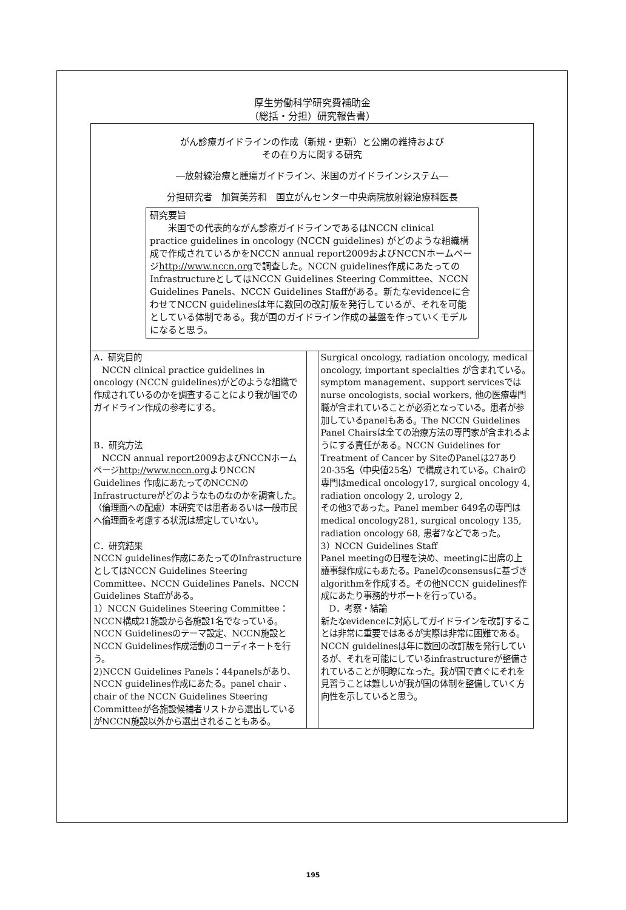厚生労働科学研究費補助金
（総括・分担）研究報告書）
がん診療ガイドラインの作成（新規・更新）と公開の維持および
その在り方に関する研究
―放射線治療と腫瘍ガイドライン、米国のガイドラインシステム―
分担研究者　加賀美芳和　国立がんセンター中央病院放射線治療科医長
研究要旨
　　米国での代表的ながん診療ガイドラインであるはNCCN clinical practice guidelines in oncology (NCCN guidelines) がどのような組織構成で作成されているかをNCCN annual report2009およびNCCNホームページhttp://www.nccn.orgで調査した。NCCN guidelines作成にあたってのInfrastructureとしてはNCCN Guidelines Steering Committee、NCCN Guidelines Panels、NCCN Guidelines Staffがある。新たなevidenceに合わせてNCCN guidelinesは年に数回の改訂版を発行しているが、それを可能としている体制である。我が国のガイドライン作成の基盤を作っていくモデルになると思う。
A．研究目的
　NCCN clinical practice guidelines in oncology (NCCN guidelines)がどのような組織で作成されているのかを調査することにより我が国でのガイドライン作成の参考にする。
B．研究方法
　NCCN annual report2009およびNCCNホームページhttp://www.nccn.orgよりNCCN Guidelines 作成にあたってのNCCNのInfrastructureがどのようなものなのかを調査した。
（倫理面への配慮）本研究では患者あるいは一般市民へ倫理面を考慮する状況は想定していない。
C．研究結果
NCCN guidelines作成にあたってのInfrastructureとしてはNCCN Guidelines Steering Committee、NCCN Guidelines Panels、NCCN Guidelines Staffがある。
1）NCCN Guidelines Steering Committee：NCCN構成21施設から各施設1名でなっている。NCCN Guidelinesのテーマ設定、NCCN施設とNCCN Guidelines作成活動のコーディネートを行う。
2)NCCN Guidelines Panels：44panelsがあり、NCCN guidelines作成にあたる。panel chair 、chair of the NCCN Guidelines Steering Committeeが各施設候補者リストから選出しているがNCCN施設以外から選出されることもある。
Surgical oncology, radiation oncology, medical oncology, important specialties が含まれている。symptom management、support servicesではnurse oncologists, social workers, 他の医療専門職が含まれていることが必須となっている。患者が参加しているpanelもある。The NCCN Guidelines Panel Chairsは全ての治療方法の専門家が含まれるようにする責任がある。NCCN Guidelines for Treatment of Cancer by SiteのPanelは27あり20-35名（中央値25名）で構成されている。Chairの専門はmedical oncology17, surgical oncology 4, radiation oncology 2, urology 2,
その他3であった。Panel member 649名の専門はmedical oncology281, surgical oncology 135, radiation oncology 68, 患者7などであった。
3）NCCN Guidelines Staff
Panel meetingの日程を決め、meetingに出席の上議事録作成にもあたる。Panelのconsensusに基づきalgorithmを作成する。その他NCCN guidelines作成にあたり事務的サポートを行っている。
　D．考察・結論
新たなevidenceに対応してガイドラインを改訂することは非常に重要ではあるが実際は非常に困難である。NCCN guidelinesは年に数回の改訂版を発行しているが、それを可能にしているinfrastructureが整備されていることが明瞭になった。我が国で直ぐにそれを見習うことは難しいが我が国の体制を整備していく方向性を示していると思う。
195